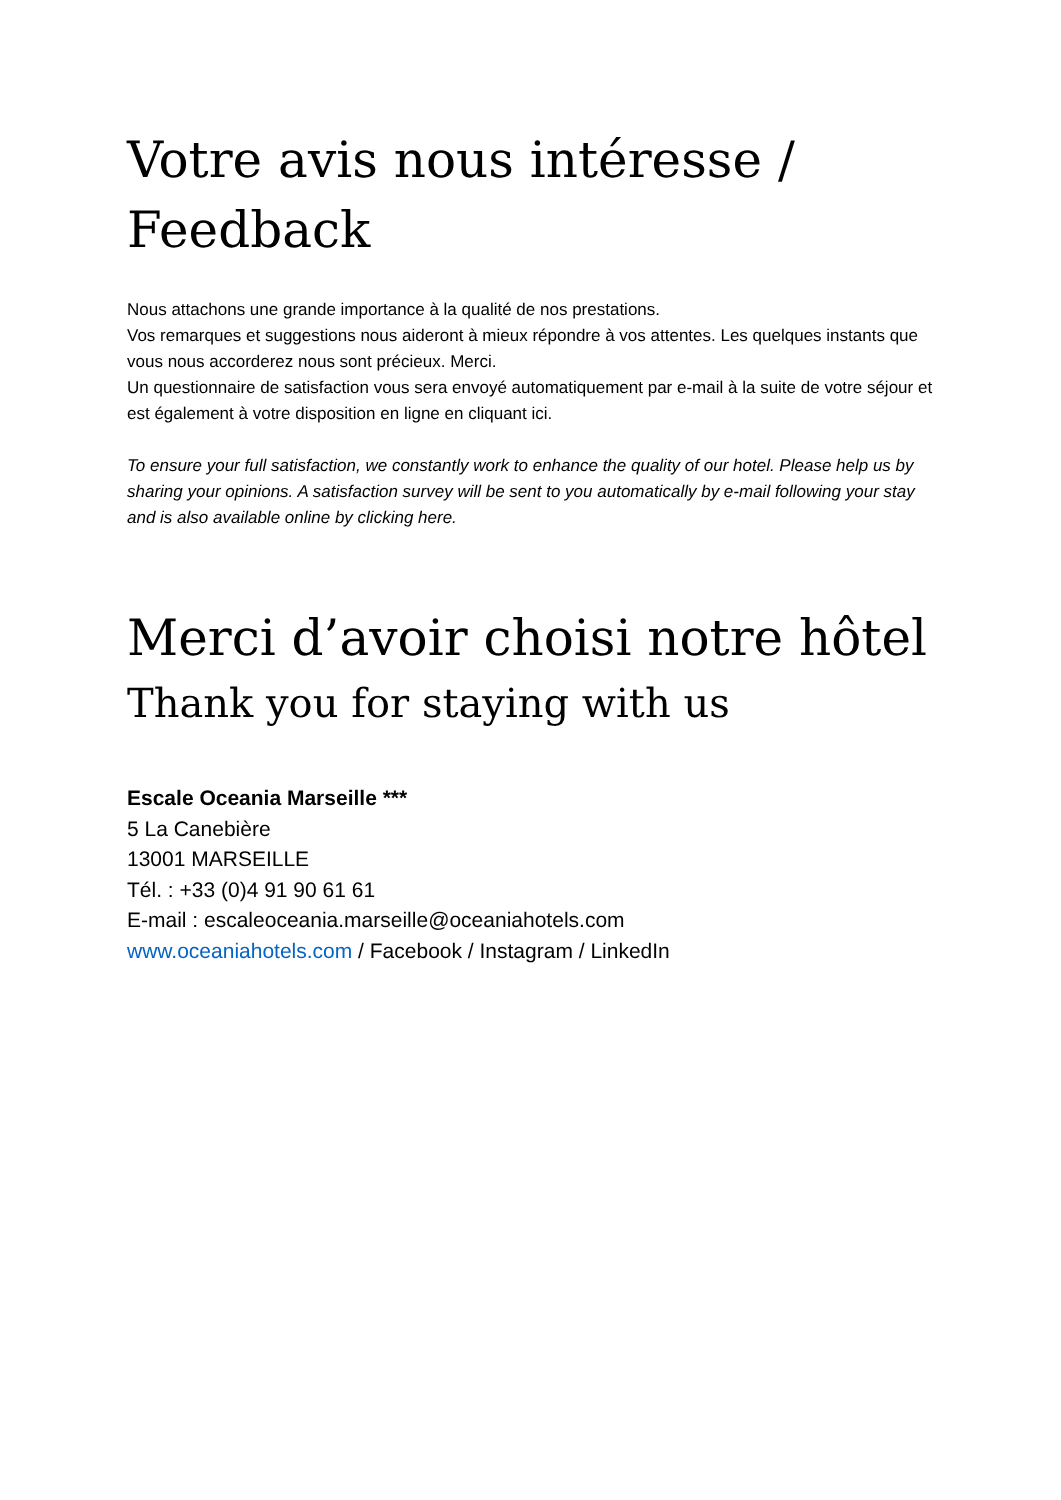Votre avis nous intéresse / Feedback
Nous attachons une grande importance à la qualité de nos prestations.
Vos remarques et suggestions nous aideront à mieux répondre à vos attentes. Les quelques instants que vous nous accorderez nous sont précieux. Merci.
Un questionnaire de satisfaction vous sera envoyé automatiquement par e-mail à la suite de votre séjour et est également à votre disposition en ligne en cliquant ici.
To ensure your full satisfaction, we constantly work to enhance the quality of our hotel. Please help us by sharing your opinions. A satisfaction survey will be sent to you automatically by e-mail following your stay and is also available online by clicking here.
Merci d’avoir choisi notre hôtel
Thank you for staying with us
Escale Oceania Marseille ***
5 La Canebière
13001 MARSEILLE
Tél. : +33 (0)4 91 90 61 61
E-mail : escaleoceania.marseille@oceaniahotels.com
www.oceaniahotels.com / Facebook / Instagram / LinkedIn